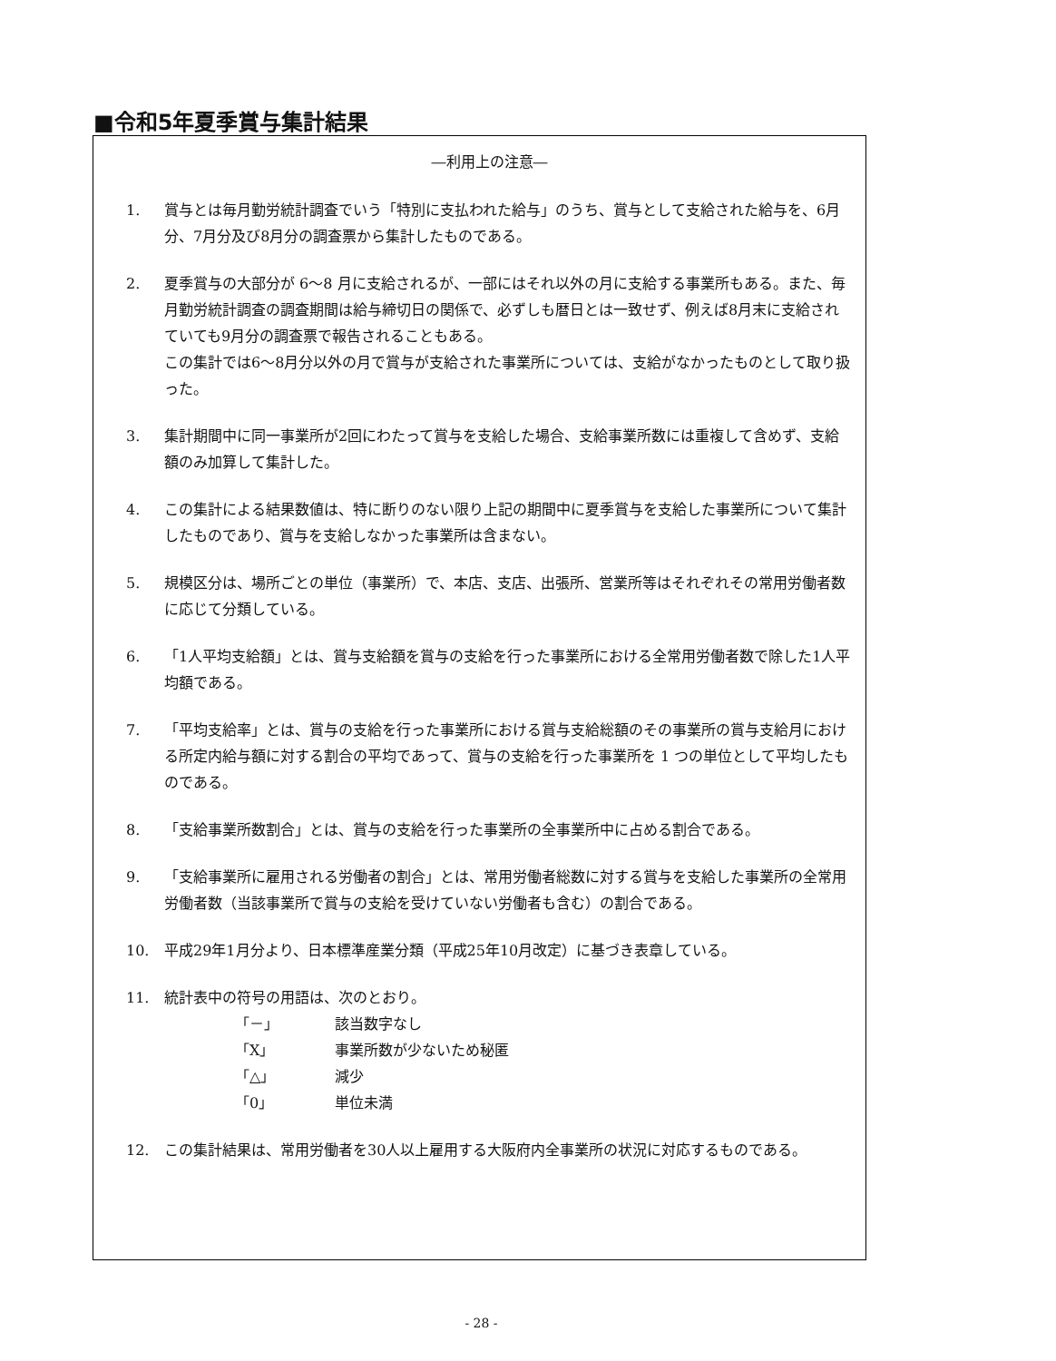■令和5年夏季賞与集計結果
―利用上の注意―
1. 賞与とは毎月勤労統計調査でいう「特別に支払われた給与」のうち、賞与として支給された給与を、6月分、7月分及び8月分の調査票から集計したものである。
2. 夏季賞与の大部分が 6～8 月に支給されるが、一部にはそれ以外の月に支給する事業所もある。また、毎月勤労統計調査の調査期間は給与締切日の関係で、必ずしも暦日とは一致せず、例えば8月末に支給されていても9月分の調査票で報告されることもある。
この集計では6～8月分以外の月で賞与が支給された事業所については、支給がなかったものとして取り扱った。
3. 集計期間中に同一事業所が2回にわたって賞与を支給した場合、支給事業所数には重複して含めず、支給額のみ加算して集計した。
4. この集計による結果数値は、特に断りのない限り上記の期間中に夏季賞与を支給した事業所について集計したものであり、賞与を支給しなかった事業所は含まない。
5. 規模区分は、場所ごとの単位（事業所）で、本店、支店、出張所、営業所等はそれぞれその常用労働者数に応じて分類している。
6. 「1人平均支給額」とは、賞与支給額を賞与の支給を行った事業所における全常用労働者数で除した1人平均額である。
7. 「平均支給率」とは、賞与の支給を行った事業所における賞与支給総額のその事業所の賞与支給月における所定内給与額に対する割合の平均であって、賞与の支給を行った事業所を 1 つの単位として平均したものである。
8. 「支給事業所数割合」とは、賞与の支給を行った事業所の全事業所中に占める割合である。
9. 「支給事業所に雇用される労働者の割合」とは、常用労働者総数に対する賞与を支給した事業所の全常用労働者数（当該事業所で賞与の支給を受けていない労働者も含む）の割合である。
10. 平成29年1月分より、日本標準産業分類（平成25年10月改定）に基づき表章している。
11. 統計表中の符号の用語は、次のとおり。
「－」 該当数字なし
「X」 事業所数が少ないため秘匿
「△」 減少
「0」 単位未満
12. この集計結果は、常用労働者を30人以上雇用する大阪府内全事業所の状況に対応するものである。
- 28 -